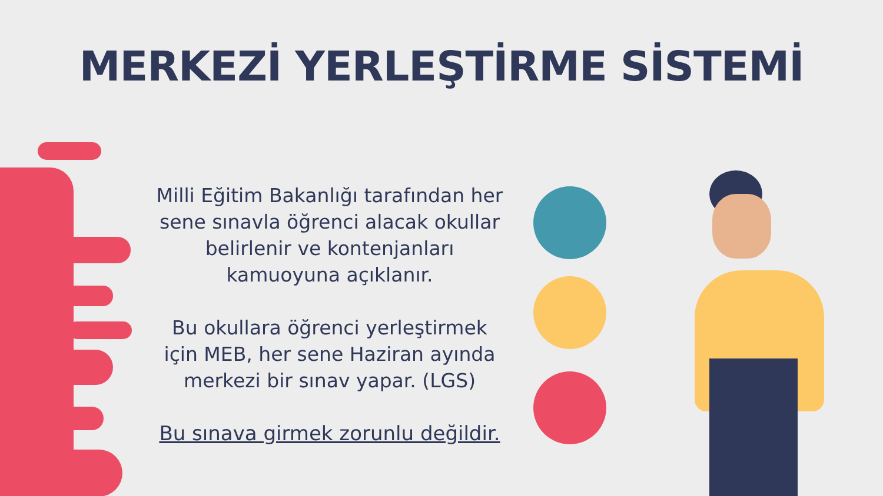MERKEZİ YERLEŞTİRME SİSTEMİ
Milli Eğitim Bakanlığı tarafından her sene sınavla öğrenci alacak okullar belirlenir ve kontenjanları kamuoyuna açıklanır.
Bu okullara öğrenci yerleştirmek için MEB, her sene Haziran ayında merkezi bir sınav yapar. (LGS)
Bu sınava girmek zorunlu değildir.